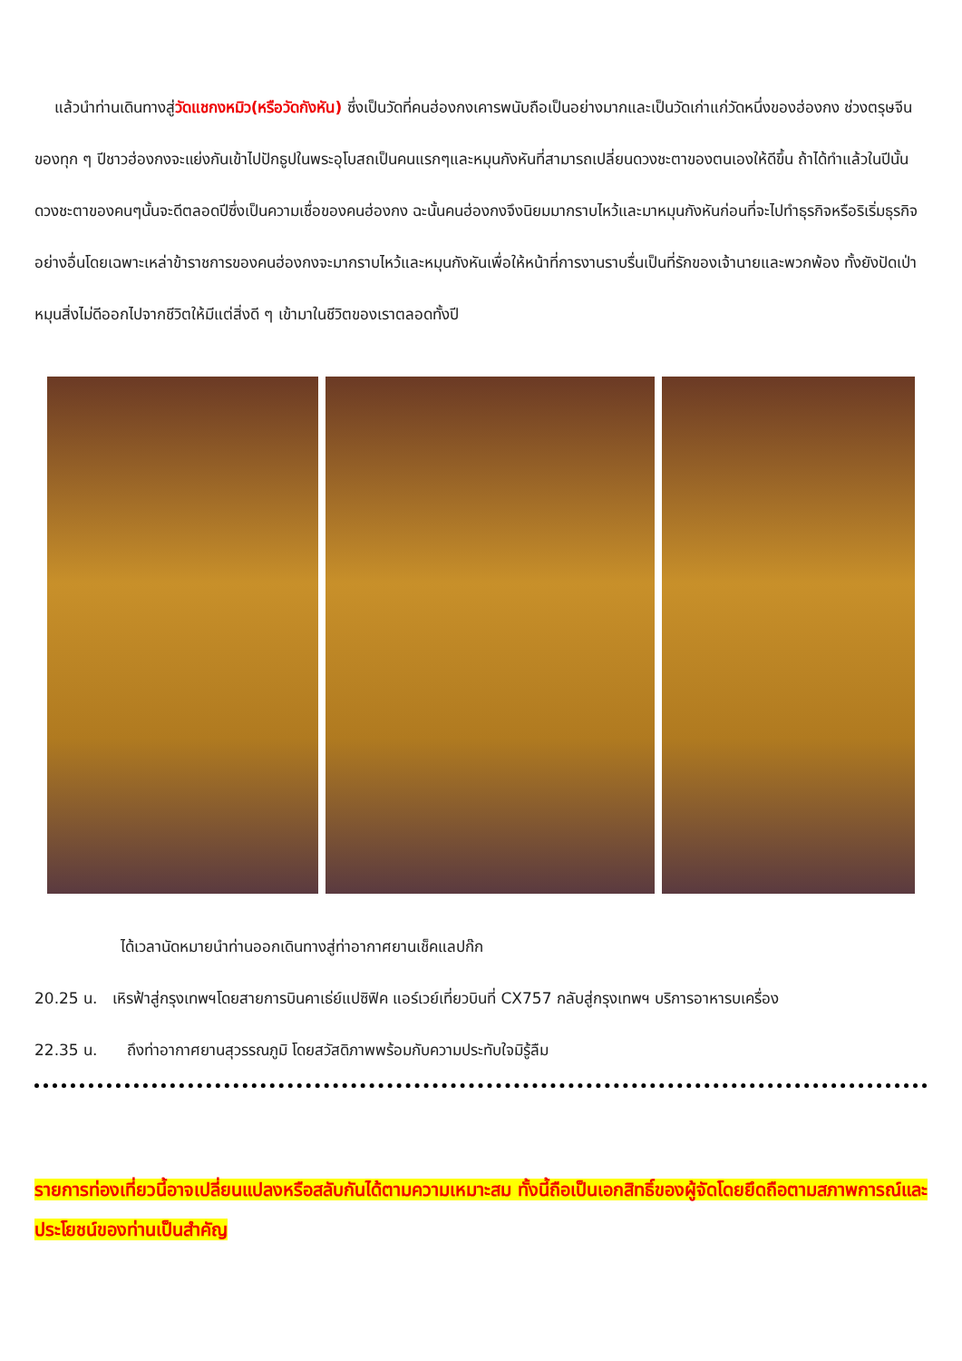แล้วนำท่านเดินทางสู่วัดแชกงหมิว(หรือวัดกังหัน) ซึ่งเป็นวัดที่คนฮ่องกงเคารพนับถือเป็นอย่างมากและเป็นวัดเก่าแก่วัดหนึ่งของฮ่องกง ช่วงตรุษจีนของทุก ๆ ปีชาวฮ่องกงจะแย่งกันเข้าไปปักธูปในพระอุโบสถเป็นคนแรกๆและหมุนกังหันที่สามารถเปลี่ยนดวงชะตาของตนเองให้ดีขึ้น ถ้าได้ทำแล้วในปีนั้นดวงชะตาของคนๆนั้นจะดีตลอดปีซึ่งเป็นความเชื่อของคนฮ่องกง ฉะนั้นคนฮ่องกงจึงนิยมมากราบไหว้และมาหมุนกังหันก่อนที่จะไปทำธุรกิจหรือริเริ่มธุรกิจอย่างอื่นโดยเฉพาะเหล่าข้าราชการของคนฮ่องกงจะมากราบไหว้และหมุนกังหันเพื่อให้หน้าที่การงานราบรื่นเป็นที่รักของเจ้านายและพวกพ้อง ทั้งยังปัดเป่าหมุนสิ่งไม่ดีออกไปจากชีวิตให้มีแต่สิ่งดี ๆ เข้ามาในชีวิตของเราตลอดทั้งปี
ได้เวลานัดหมายนำท่านออกเดินทางสู่ท่าอากาศยานเช็คแลปก๊ก
20.25 น. เหิรฟ้าสู่กรุงเทพฯโดยสายการบินคาเธ่ย์แปซิฟิค แอร์เวย์เที่ยวบินที่ CX757 กลับสู่กรุงเทพฯ บริการอาหารบเครื่อง
22.35 น. ถึงท่าอากาศยานสุวรรณภูมิ โดยสวัสดิภาพพร้อมกับความประทับใจมิรู้ลืม
รายการท่องเที่ยวนี้อาจเปลี่ยนแปลงหรือสลับกันได้ตามความเหมาะสม ทั้งนี้ถือเป็นเอกสิทธิ์ของผู้จัดโดยยึดถือตามสภาพการณ์และประโยชน์ของท่านเป็นสำคัญ